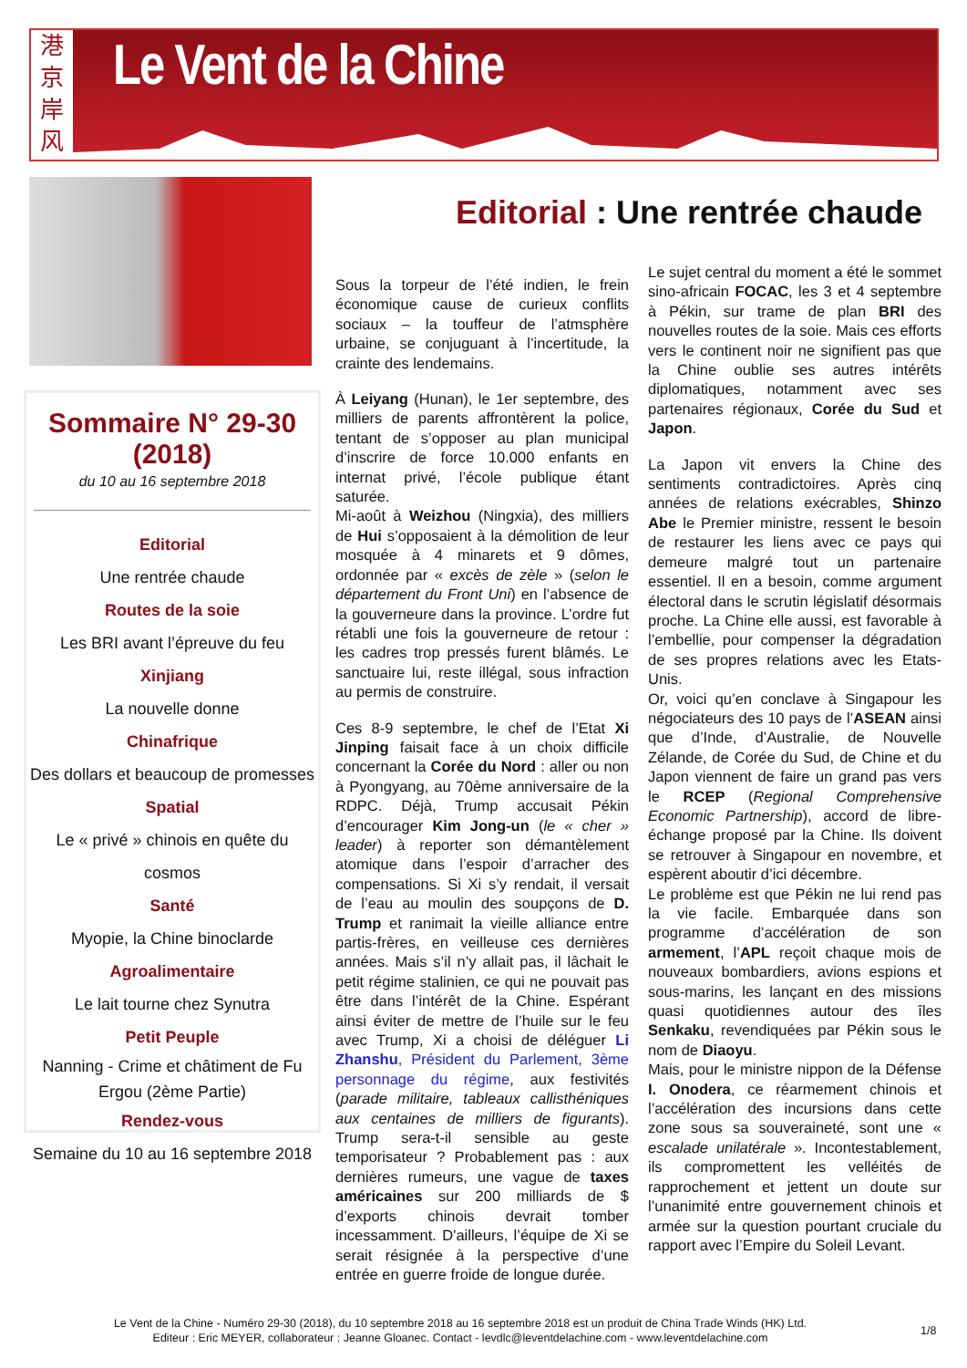港
京
岸
风
Le Vent de la Chine
Sommaire N° 29-30 (2018)
du 10 au 16 septembre 2018
Editorial
Une rentrée chaude
Routes de la soie
Les BRI avant l’épreuve du feu
Xinjiang
La nouvelle donne
Chinafrique
Des dollars et beaucoup de promesses
Spatial
Le « privé » chinois en quête du cosmos
Santé
Myopie, la Chine binoclarde
Agroalimentaire
Le lait tourne chez Synutra
Petit Peuple
Nanning - Crime et châtiment de Fu Ergou (2ème Partie)
Rendez-vous
Semaine du 10 au 16 septembre 2018
Editorial : Une rentrée chaude
Sous la torpeur de l’été indien, le frein économique cause de curieux conflits sociaux – la touffeur de l’atmsphère urbaine, se conjuguant à l’incertitude, la crainte des lendemains.
À Leiyang (Hunan), le 1er septembre, des milliers de parents affrontèrent la police, tentant de s’opposer au plan municipal d’inscrire de force 10.000 enfants en internat privé, l’école publique étant saturée.
Mi-août à Weizhou (Ningxia), des milliers de Hui s’opposaient à la démolition de leur mosquée à 4 minarets et 9 dômes, ordonnée par « excès de zèle » (selon le département du Front Uni) en l’absence de la gouverneure dans la province. L’ordre fut rétabli une fois la gouverneure de retour : les cadres trop pressés furent blâmés. Le sanctuaire lui, reste illégal, sous infraction au permis de construire.
Ces 8-9 septembre, le chef de l’Etat Xi Jinping faisait face à un choix difficile concernant la Corée du Nord : aller ou non à Pyongyang, au 70ème anniversaire de la RDPC. Déjà, Trump accusait Pékin d’encourager Kim Jong-un (le « cher » leader) à reporter son démantèlement atomique dans l’espoir d’arracher des compensations. Si Xi s’y rendait, il versait de l’eau au moulin des soupçons de D. Trump et ranimait la vieille alliance entre partis-frères, en veilleuse ces dernières années. Mais s’il n’y allait pas, il lâchait le petit régime stalinien, ce qui ne pouvait pas être dans l’intérêt de la Chine. Espérant ainsi éviter de mettre de l’huile sur le feu avec Trump, Xi a choisi de déléguer Li Zhanshu, Président du Parlement, 3ème personnage du régime, aux festivités (parade militaire, tableaux callisthéniques aux centaines de milliers de figurants). Trump sera-t-il sensible au geste temporisateur ? Probablement pas : aux dernières rumeurs, une vague de taxes américaines sur 200 milliards de $ d’exports chinois devrait tomber incessamment. D'ailleurs, l’équipe de Xi se serait résignée à la perspective d’une entrée en guerre froide de longue durée.
Le sujet central du moment a été le sommet sino-africain FOCAC, les 3 et 4 septembre à Pékin, sur trame de plan BRI des nouvelles routes de la soie. Mais ces efforts vers le continent noir ne signifient pas que la Chine oublie ses autres intérêts diplomatiques, notamment avec ses partenaires régionaux, Corée du Sud et Japon.
La Japon vit envers la Chine des sentiments contradictoires. Après cinq années de relations exécrables, Shinzo Abe le Premier ministre, ressent le besoin de restaurer les liens avec ce pays qui demeure malgré tout un partenaire essentiel. Il en a besoin, comme argument électoral dans le scrutin législatif désormais proche. La Chine elle aussi, est favorable à l’embellie, pour compenser la dégradation de ses propres relations avec les Etats-Unis.
Or, voici qu’en conclave à Singapour les négociateurs des 10 pays de l’ASEAN ainsi que d’Inde, d’Australie, de Nouvelle Zélande, de Corée du Sud, de Chine et du Japon viennent de faire un grand pas vers le RCEP (Regional Comprehensive Economic Partnership), accord de libre-échange proposé par la Chine. Ils doivent se retrouver à Singapour en novembre, et espèrent aboutir d’ici décembre.
Le problème est que Pékin ne lui rend pas la vie facile. Embarquée dans son programme d’accélération de son armement, l’APL reçoit chaque mois de nouveaux bombardiers, avions espions et sous-marins, les lançant en des missions quasi quotidiennes autour des îles Senkaku, revendiquées par Pékin sous le nom de Diaoyu.
Mais, pour le ministre nippon de la Défense I. Onodera, ce réarmement chinois et l’accélération des incursions dans cette zone sous sa souveraineté, sont une « escalade unilatérale ». Incontestablement, ils compromettent les velléités de rapprochement et jettent un doute sur l’unanimité entre gouvernement chinois et armée sur la question pourtant cruciale du rapport avec l’Empire du Soleil Levant.
Le Vent de la Chine - Numéro 29-30 (2018), du 10 septembre 2018 au 16 septembre 2018 est un produit de China Trade Winds (HK) Ltd.
Editeur : Eric MEYER, collaborateur : Jeanne Gloanec. Contact - levdlc@leventdelachine.com - www.leventdelachine.com
1/8